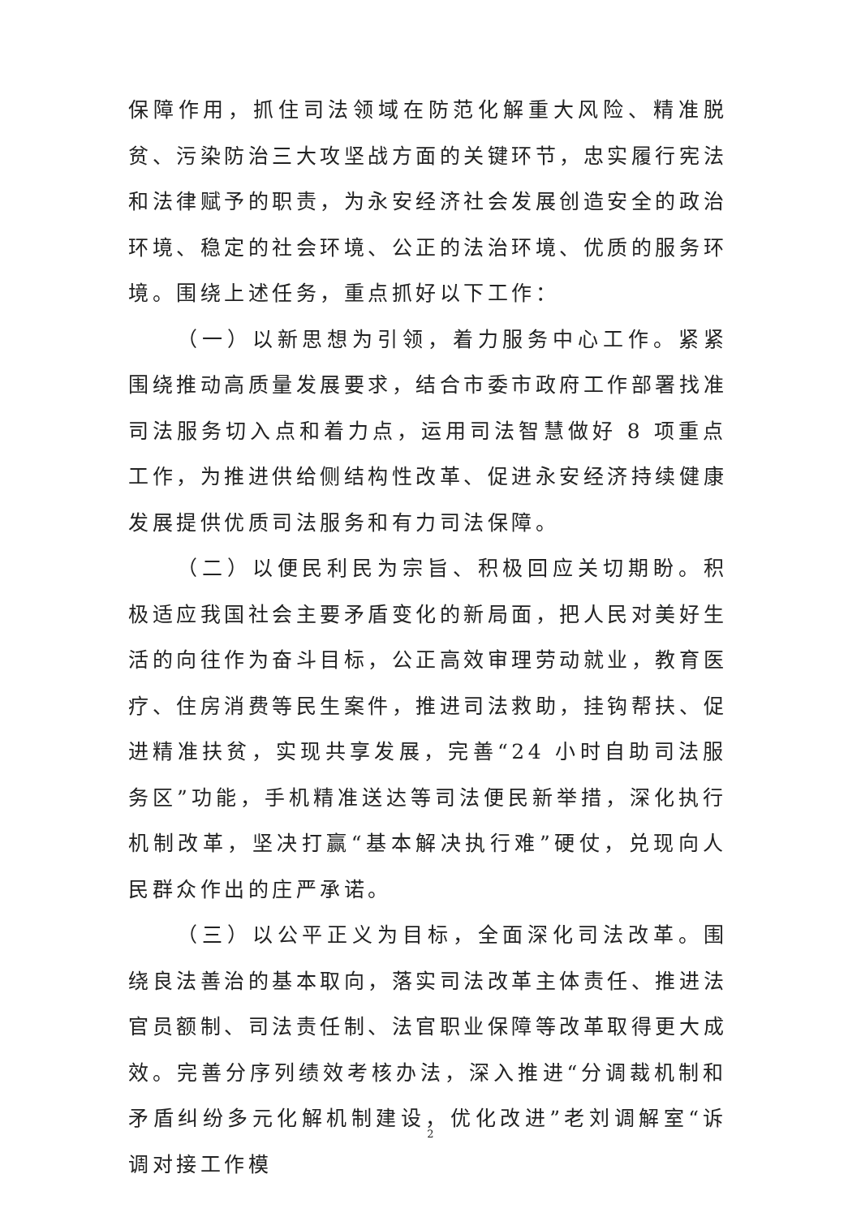保障作用，抓住司法领域在防范化解重大风险、精准脱贫、污染防治三大攻坚战方面的关键环节，忠实履行宪法和法律赋予的职责，为永安经济社会发展创造安全的政治环境、稳定的社会环境、公正的法治环境、优质的服务环境。围绕上述任务，重点抓好以下工作：
（一）以新思想为引领，着力服务中心工作。紧紧围绕推动高质量发展要求，结合市委市政府工作部署找准司法服务切入点和着力点，运用司法智慧做好 8 项重点工作，为推进供给侧结构性改革、促进永安经济持续健康发展提供优质司法服务和有力司法保障。
（二）以便民利民为宗旨、积极回应关切期盼。积极适应我国社会主要矛盾变化的新局面，把人民对美好生活的向往作为奋斗目标，公正高效审理劳动就业，教育医疗、住房消费等民生案件，推进司法救助，挂钩帮扶、促进精准扶贫，实现共享发展，完善“24 小时自助司法服务区”功能，手机精准送达等司法便民新举措，深化执行机制改革，坚决打赢“基本解决执行难”硬仗，兑现向人民群众作出的庄严承诺。
（三）以公平正义为目标，全面深化司法改革。围绕良法善治的基本取向，落实司法改革主体责任、推进法官员额制、司法责任制、法官职业保障等改革取得更大成效。完善分序列绩效考核办法，深入推进“分调裁机制和矛盾纠纷多元化解机制建设，优化改进”老刘调解室“诉调对接工作模
2